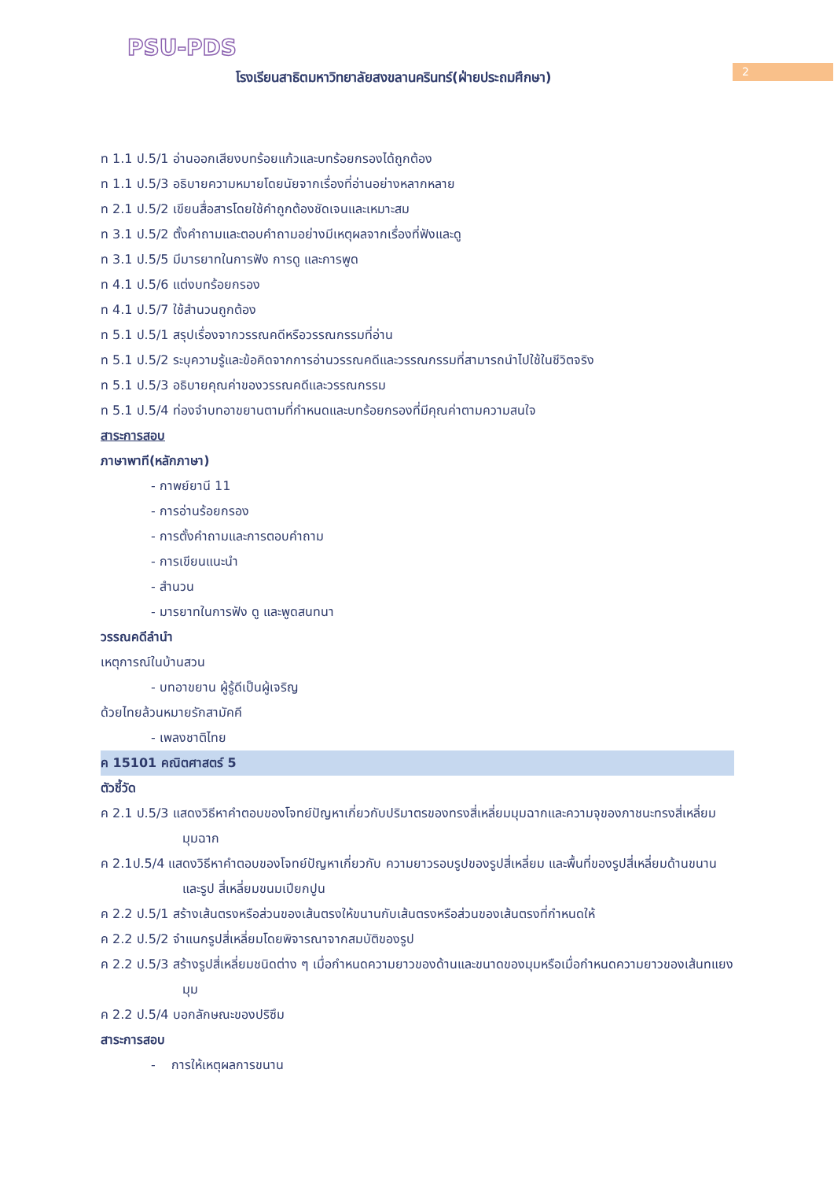PSU-PDS
2
โรงเรียนสาธิตมหาวิทยาลัยสงขลานครินทร์(ฝ่ายประถมศึกษา)
ท 1.1 ป.5/1 อ่านออกเสียงบทร้อยแก้วและบทร้อยกรองได้ถูกต้อง
ท 1.1 ป.5/3 อธิบายความหมายโดยนัยจากเรื่องที่อ่านอย่างหลากหลาย
ท 2.1 ป.5/2 เขียนสื่อสารโดยใช้คำถูกต้องชัดเจนและเหมาะสม
ท 3.1 ป.5/2 ตั้งคำถามและตอบคำถามอย่างมีเหตุผลจากเรื่องที่ฟังและดู
ท 3.1 ป.5/5 มีมารยาทในการฟัง การดู และการพูด
ท 4.1 ป.5/6 แต่งบทร้อยกรอง
ท 4.1 ป.5/7 ใช้สำนวนถูกต้อง
ท 5.1 ป.5/1 สรุปเรื่องจากวรรณคดีหรือวรรณกรรมที่อ่าน
ท 5.1 ป.5/2 ระบุความรู้และข้อคิดจากการอ่านวรรณคดีและวรรณกรรมที่สามารถนำไปใช้ในชีวิตจริง
ท 5.1 ป.5/3 อธิบายคุณค่าของวรรณคดีและวรรณกรรม
ท 5.1 ป.5/4 ท่องจำบทอาขยานตามที่กำหนดและบทร้อยกรองที่มีคุณค่าตามความสนใจ
สาระการสอบ
ภาษาพาที(หลักภาษา)
- กาพย์ยานี 11
- การอ่านร้อยกรอง
- การตั้งคำถามและการตอบคำถาม
- การเขียนแนะนำ
- สำนวน
- มารยาทในการฟัง ดู และพูดสนทนา
วรรณคดีลำนำ
เหตุการณ์ในบ้านสวน
- บทอาขยาน ผู้รู้ดีเป็นผู้เจริญ
ด้วยไทยล้วนหมายรักสามัคคี
- เพลงชาติไทย
ค 15101 คณิตศาสตร์ 5
ตัวชี้วัด
ค 2.1 ป.5/3 แสดงวิธีหาคำตอบของโจทย์ปัญหาเกี่ยวกับปริมาตรของทรงสี่เหลี่ยมมุมฉากและความจุของภาชนะทรงสี่เหลี่ยมมุมฉาก
ค 2.1ป.5/4 แสดงวิธีหาคำตอบของโจทย์ปัญหาเกี่ยวกับ ความยาวรอบรูปของรูปสี่เหลี่ยม และพื้นที่ของรูปสี่เหลี่ยมด้านขนานและรูป สี่เหลี่ยมขนมเปียกปูน
ค 2.2 ป.5/1 สร้างเส้นตรงหรือส่วนของเส้นตรงให้ขนานกับเส้นตรงหรือส่วนของเส้นตรงที่กำหนดให้
ค 2.2 ป.5/2 จำแนกรูปสี่เหลี่ยมโดยพิจารณาจากสมบัติของรูป
ค 2.2 ป.5/3 สร้างรูปสี่เหลี่ยมชนิดต่าง ๆ เมื่อกำหนดความยาวของด้านและขนาดของมุมหรือเมื่อกำหนดความยาวของเส้นทแยงมุม
ค 2.2 ป.5/4 บอกลักษณะของปริซึม
สาระการสอบ
- การให้เหตุผลการขนาน